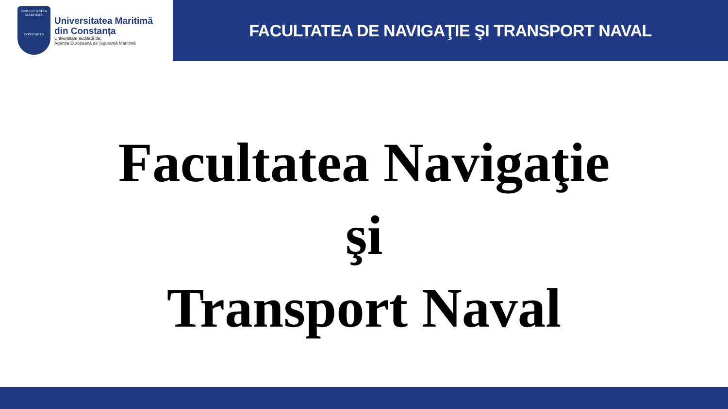UNIVERSITATEA MARITIMA
CONSTANTA
Universitatea Maritimă
din Constanța
Universitate auditată de:
Agenția Europeană de Siguranță Maritimă
FACULTATEA DE NAVIGAŢIE ŞI TRANSPORT NAVAL
Facultatea Navigaţie
şi
Transport Naval